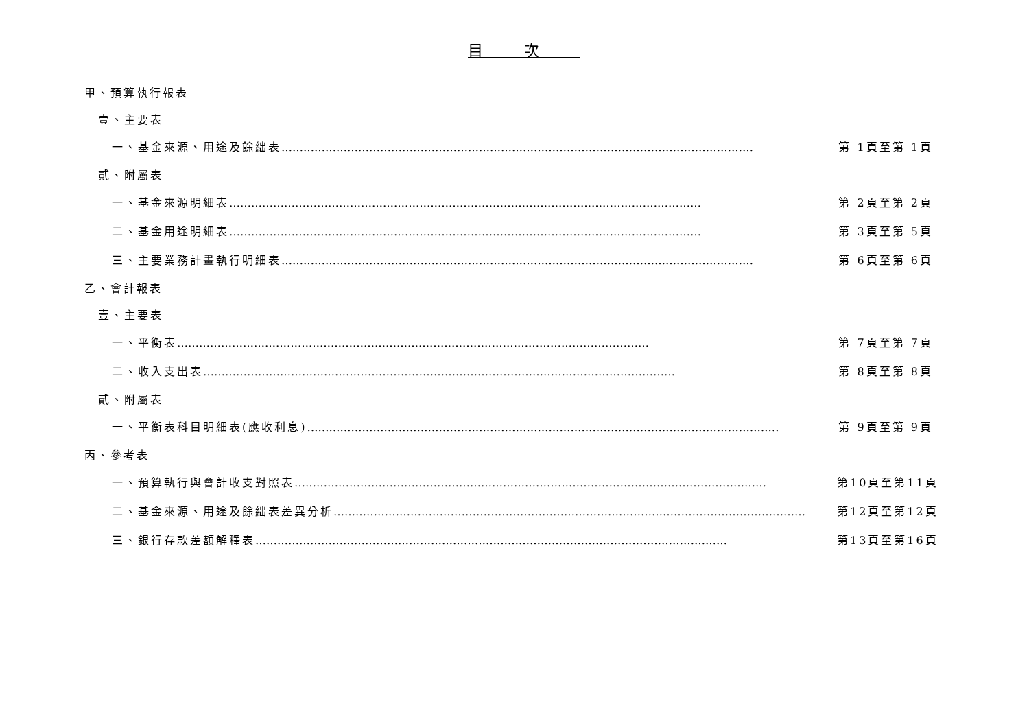目次
甲、預算執行報表
壹、主要表
一、基金來源、用途及餘絀表 ………………………………………………………………………………………………………………… 第 1頁至第 1頁
貳、附屬表
一、基金來源明細表 ………………………………………………………………………………………………………………… 第 2頁至第 2頁
二、基金用途明細表 ………………………………………………………………………………………………………………… 第 3頁至第 5頁
三、主要業務計畫執行明細表 ………………………………………………………………………………………………………………… 第 6頁至第 6頁
乙、會計報表
壹、主要表
一、平衡表 ………………………………………………………………………………………………………………… 第 7頁至第 7頁
二、收入支出表 ………………………………………………………………………………………………………………… 第 8頁至第 8頁
貳、附屬表
一、平衡表科目明細表(應收利息) ………………………………………………………………………………………………………………… 第 9頁至第 9頁
丙、參考表
一、預算執行與會計收支對照表 ………………………………………………………………………………………………………………… 第10頁至第11頁
二、基金來源、用途及餘絀表差異分析 ………………………………………………………………………………………………………………… 第12頁至第12頁
三、銀行存款差額解釋表 ………………………………………………………………………………………………………………… 第13頁至第16頁